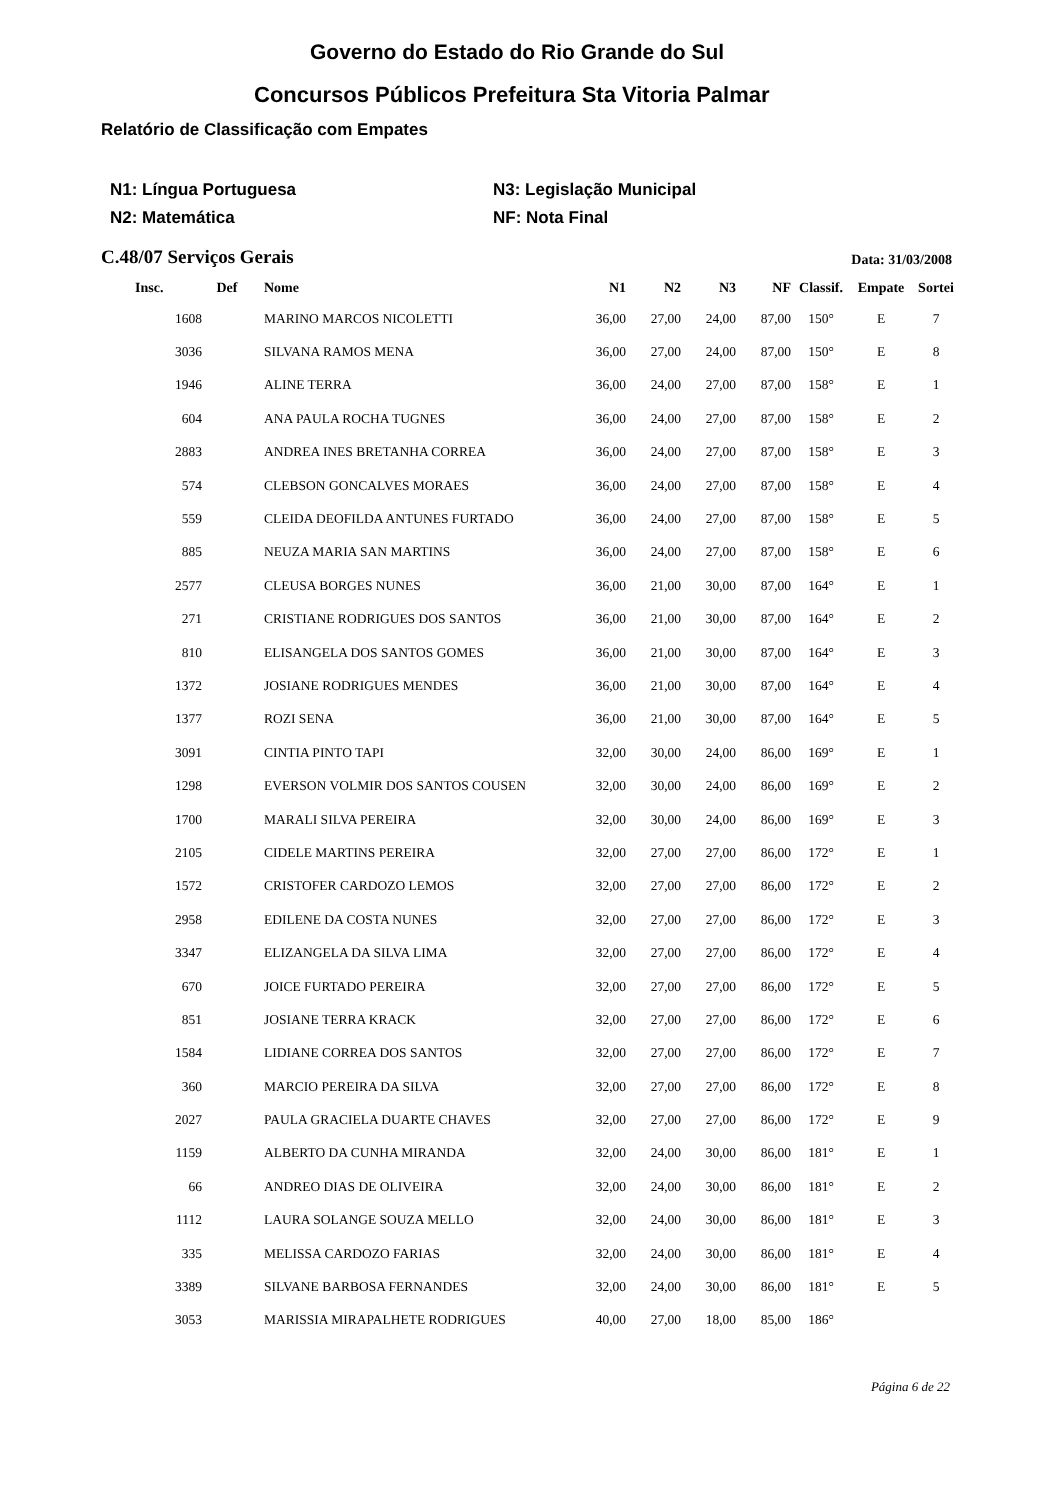Governo do Estado do Rio Grande do Sul
Concursos Públicos Prefeitura Sta Vitoria Palmar
Relatório de Classificação com Empates
N1: Língua Portuguesa
N3: Legislação Municipal
N2: Matemática
NF: Nota Final
C.48/07 Serviços Gerais Data: 31/03/2008
| Insc. | Def | Nome | N1 | N2 | N3 | NF | Classif. | Empate | Sortei |
| --- | --- | --- | --- | --- | --- | --- | --- | --- | --- |
| 1608 | | MARINO MARCOS NICOLETTI | 36,00 | 27,00 | 24,00 | 87,00 | 150° | E | 7 |
| 3036 | | SILVANA RAMOS MENA | 36,00 | 27,00 | 24,00 | 87,00 | 150° | E | 8 |
| 1946 | | ALINE TERRA | 36,00 | 24,00 | 27,00 | 87,00 | 158° | E | 1 |
| 604 | | ANA PAULA ROCHA TUGNES | 36,00 | 24,00 | 27,00 | 87,00 | 158° | E | 2 |
| 2883 | | ANDREA INES BRETANHA CORREA | 36,00 | 24,00 | 27,00 | 87,00 | 158° | E | 3 |
| 574 | | CLEBSON GONCALVES MORAES | 36,00 | 24,00 | 27,00 | 87,00 | 158° | E | 4 |
| 559 | | CLEIDA DEOFILDA ANTUNES FURTADO | 36,00 | 24,00 | 27,00 | 87,00 | 158° | E | 5 |
| 885 | | NEUZA MARIA SAN MARTINS | 36,00 | 24,00 | 27,00 | 87,00 | 158° | E | 6 |
| 2577 | | CLEUSA BORGES NUNES | 36,00 | 21,00 | 30,00 | 87,00 | 164° | E | 1 |
| 271 | | CRISTIANE RODRIGUES DOS SANTOS | 36,00 | 21,00 | 30,00 | 87,00 | 164° | E | 2 |
| 810 | | ELISANGELA DOS SANTOS GOMES | 36,00 | 21,00 | 30,00 | 87,00 | 164° | E | 3 |
| 1372 | | JOSIANE RODRIGUES MENDES | 36,00 | 21,00 | 30,00 | 87,00 | 164° | E | 4 |
| 1377 | | ROZI SENA | 36,00 | 21,00 | 30,00 | 87,00 | 164° | E | 5 |
| 3091 | | CINTIA PINTO TAPI | 32,00 | 30,00 | 24,00 | 86,00 | 169° | E | 1 |
| 1298 | | EVERSON VOLMIR DOS SANTOS COUSEN | 32,00 | 30,00 | 24,00 | 86,00 | 169° | E | 2 |
| 1700 | | MARALI SILVA PEREIRA | 32,00 | 30,00 | 24,00 | 86,00 | 169° | E | 3 |
| 2105 | | CIDELE MARTINS PEREIRA | 32,00 | 27,00 | 27,00 | 86,00 | 172° | E | 1 |
| 1572 | | CRISTOFER CARDOZO LEMOS | 32,00 | 27,00 | 27,00 | 86,00 | 172° | E | 2 |
| 2958 | | EDILENE DA COSTA NUNES | 32,00 | 27,00 | 27,00 | 86,00 | 172° | E | 3 |
| 3347 | | ELIZANGELA DA SILVA LIMA | 32,00 | 27,00 | 27,00 | 86,00 | 172° | E | 4 |
| 670 | | JOICE FURTADO PEREIRA | 32,00 | 27,00 | 27,00 | 86,00 | 172° | E | 5 |
| 851 | | JOSIANE TERRA KRACK | 32,00 | 27,00 | 27,00 | 86,00 | 172° | E | 6 |
| 1584 | | LIDIANE CORREA DOS SANTOS | 32,00 | 27,00 | 27,00 | 86,00 | 172° | E | 7 |
| 360 | | MARCIO PEREIRA DA SILVA | 32,00 | 27,00 | 27,00 | 86,00 | 172° | E | 8 |
| 2027 | | PAULA GRACIELA DUARTE CHAVES | 32,00 | 27,00 | 27,00 | 86,00 | 172° | E | 9 |
| 1159 | | ALBERTO DA CUNHA MIRANDA | 32,00 | 24,00 | 30,00 | 86,00 | 181° | E | 1 |
| 66 | | ANDREO DIAS DE OLIVEIRA | 32,00 | 24,00 | 30,00 | 86,00 | 181° | E | 2 |
| 1112 | | LAURA SOLANGE SOUZA MELLO | 32,00 | 24,00 | 30,00 | 86,00 | 181° | E | 3 |
| 335 | | MELISSA CARDOZO FARIAS | 32,00 | 24,00 | 30,00 | 86,00 | 181° | E | 4 |
| 3389 | | SILVANE BARBOSA FERNANDES | 32,00 | 24,00 | 30,00 | 86,00 | 181° | E | 5 |
| 3053 | | MARISSIA MIRAPALHETE RODRIGUES | 40,00 | 27,00 | 18,00 | 85,00 | 186° | | |
Página 6 de 22